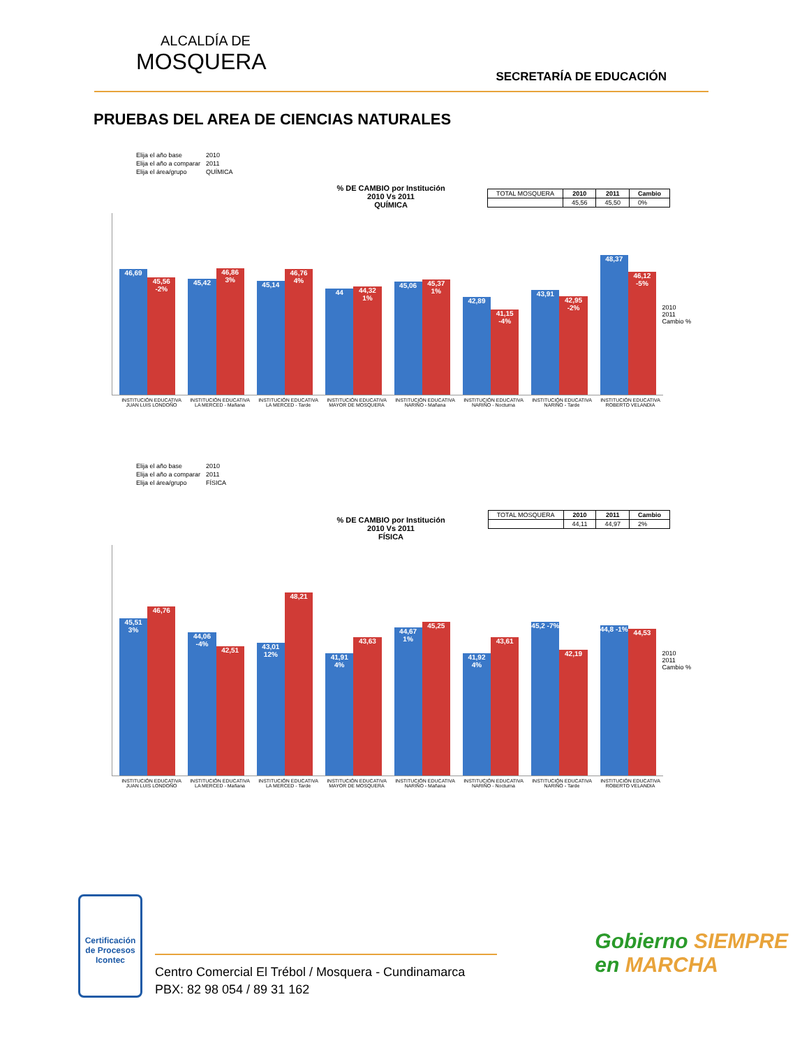ALCALDÍA DE
MOSQUERA
SECRETARÍA DE EDUCACIÓN
PRUEBAS DEL AREA DE CIENCIAS NATURALES
| Elija el año base | 2010 |
| Elija el año a comparar | 2011 |
| Elija el área/grupo | QUÍMICA |
| TOTAL MOSQUERA | 2010 | 2011 | Cambio |
| | 45,56 | 45,50 | 0% |
% DE CAMBIO por Institución
2010 Vs 2011
QUÍMICA
2010
2011
Cambio %
46,69
45,56 -2%
45,42
46,86 3%
45,14
46,76 4%
44
44,32 1%
45,06
45,37 1%
42,89
41,15 -4%
43,91
42,95 -2%
48,37
46,12 -5%
INSTITUCIÓN EDUCATIVA JUAN LUIS LONDOÑO
INSTITUCIÓN EDUCATIVA LA MERCED - Mañana
INSTITUCIÓN EDUCATIVA LA MERCED - Tarde
INSTITUCIÓN EDUCATIVA MAYOR DE MOSQUERA
INSTITUCIÓN EDUCATIVA NARIÑO - Mañana
INSTITUCIÓN EDUCATIVA NARIÑO - Nocturna
INSTITUCIÓN EDUCATIVA NARIÑO - Tarde
INSTITUCIÓN EDUCATIVA ROBERTO VELANDIA
| Elija el año base | 2010 |
| Elija el año a comparar | 2011 |
| Elija el área/grupo | FÍSICA |
| TOTAL MOSQUERA | 2010 | 2011 | Cambio |
| | 44,11 | 44,97 | 2% |
% DE CAMBIO por Institución
2010 Vs 2011
FÍSICA
2010
2011
Cambio %
45,51 3%
46,76
44,06 -4%
42,51
43,01 12%
48,21
41,91 4%
43,63
44,67 1%
45,25
41,92 4%
43,61
45,2 -7%
42,19
44,8 -1%
44,53
INSTITUCIÓN EDUCATIVA JUAN LUIS LONDOÑO
INSTITUCIÓN EDUCATIVA LA MERCED - Mañana
INSTITUCIÓN EDUCATIVA LA MERCED - Tarde
INSTITUCIÓN EDUCATIVA MAYOR DE MOSQUERA
INSTITUCIÓN EDUCATIVA NARIÑO - Mañana
INSTITUCIÓN EDUCATIVA NARIÑO - Nocturna
INSTITUCIÓN EDUCATIVA NARIÑO - Tarde
INSTITUCIÓN EDUCATIVA ROBERTO VELANDIA
Certificación de Procesos
Icontec
Centro Comercial El Trébol / Mosquera - Cundinamarca
PBX: 82 98 054 / 89 31 162
Gobierno SIEMPRE
en MARCHA